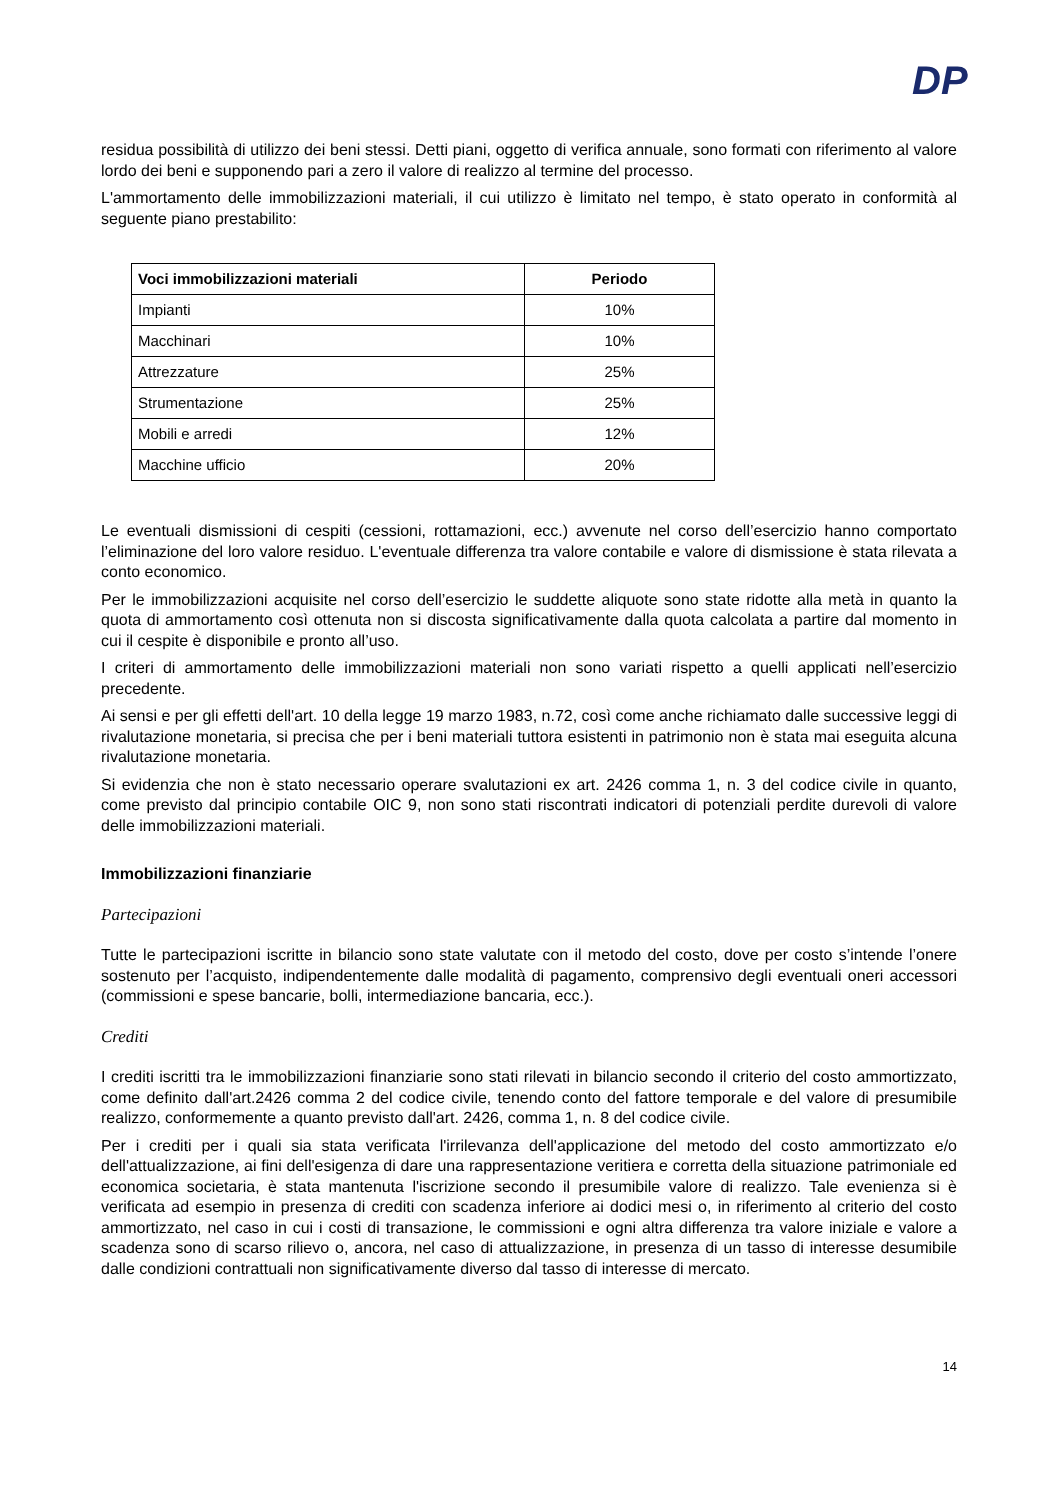DP
residua possibilità di utilizzo dei beni stessi. Detti piani, oggetto di verifica annuale, sono formati con riferimento al valore lordo dei beni e supponendo pari a zero il valore di realizzo al termine del processo.
L'ammortamento delle immobilizzazioni materiali, il cui utilizzo è limitato nel tempo, è stato operato in conformità al seguente piano prestabilito:
| Voci immobilizzazioni materiali | Periodo |
| --- | --- |
| Impianti | 10% |
| Macchinari | 10% |
| Attrezzature | 25% |
| Strumentazione | 25% |
| Mobili e arredi | 12% |
| Macchine ufficio | 20% |
Le eventuali dismissioni di cespiti (cessioni, rottamazioni, ecc.) avvenute nel corso dell’esercizio hanno comportato l’eliminazione del loro valore residuo. L'eventuale differenza tra valore contabile e valore di dismissione è stata rilevata a conto economico.
Per le immobilizzazioni acquisite nel corso dell’esercizio le suddette aliquote sono state ridotte alla metà in quanto la quota di ammortamento così ottenuta non si discosta significativamente dalla quota calcolata a partire dal momento in cui il cespite è disponibile e pronto all’uso.
I criteri di ammortamento delle immobilizzazioni materiali non sono variati rispetto a quelli applicati nell’esercizio precedente.
Ai sensi e per gli effetti dell'art. 10 della legge 19 marzo 1983, n.72, così come anche richiamato dalle successive leggi di rivalutazione monetaria, si precisa che per i beni materiali tuttora esistenti in patrimonio non è stata mai eseguita alcuna rivalutazione monetaria.
Si evidenzia che non è stato necessario operare svalutazioni ex art. 2426 comma 1, n. 3 del codice civile in quanto, come previsto dal principio contabile OIC 9, non sono stati riscontrati indicatori di potenziali perdite durevoli di valore delle immobilizzazioni materiali.
Immobilizzazioni finanziarie
Partecipazioni
Tutte le partecipazioni iscritte in bilancio sono state valutate con il metodo del costo, dove per costo s’intende l’onere sostenuto per l’acquisto, indipendentemente dalle modalità di pagamento, comprensivo degli eventuali oneri accessori (commissioni e spese bancarie, bolli, intermediazione bancaria, ecc.).
Crediti
I crediti iscritti tra le immobilizzazioni finanziarie sono stati rilevati in bilancio secondo il criterio del costo ammortizzato, come definito dall'art.2426 comma 2 del codice civile, tenendo conto del fattore temporale e del valore di presumibile realizzo, conformemente a quanto previsto dall'art. 2426, comma 1, n. 8 del codice civile.
Per i crediti per i quali sia stata verificata l'irrilevanza dell'applicazione del metodo del costo ammortizzato e/o dell'attualizzazione, ai fini dell'esigenza di dare una rappresentazione veritiera e corretta della situazione patrimoniale ed economica societaria, è stata mantenuta l'iscrizione secondo il presumibile valore di realizzo. Tale evenienza si è verificata ad esempio in presenza di crediti con scadenza inferiore ai dodici mesi o, in riferimento al criterio del costo ammortizzato, nel caso in cui i costi di transazione, le commissioni e ogni altra differenza tra valore iniziale e valore a scadenza sono di scarso rilievo o, ancora, nel caso di attualizzazione, in presenza di un tasso di interesse desumibile dalle condizioni contrattuali non significativamente diverso dal tasso di interesse di mercato.
14